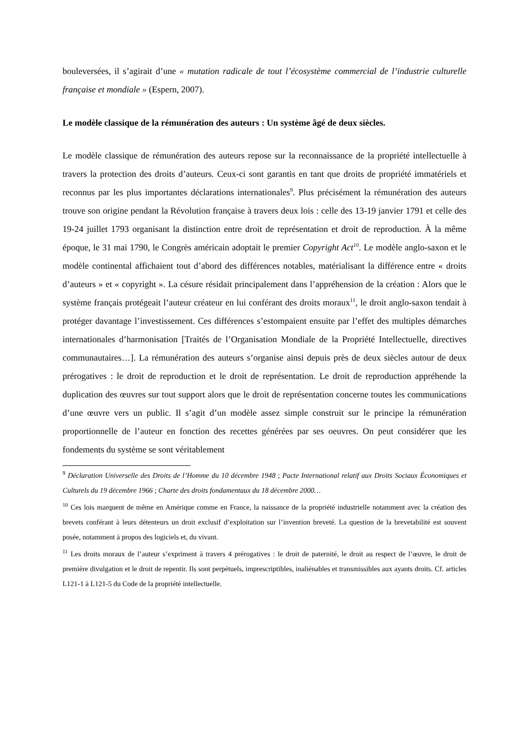bouleversées, il s’agirait d’une « mutation radicale de tout l’écosystème commercial de l’industrie culturelle française et mondiale » (Espern, 2007).
Le modèle classique de la rémunération des auteurs : Un système âgé de deux siècles.
Le modèle classique de rémunération des auteurs repose sur la reconnaissance de la propriété intellectuelle à travers la protection des droits d’auteurs. Ceux-ci sont garantis en tant que droits de propriété immatériels et reconnus par les plus importantes déclarations internationales<sup>9</sup>. Plus précisément la rémunération des auteurs trouve son origine pendant la Révolution française à travers deux lois : celle des 13-19 janvier 1791 et celle des 19-24 juillet 1793 organisant la distinction entre droit de représentation et droit de reproduction. À la même époque, le 31 mai 1790, le Congrès américain adoptait le premier Copyright Act<sup>10</sup>. Le modèle anglo-saxon et le modèle continental affichaient tout d’abord des différences notables, matérialisant la différence entre « droits d’auteurs » et « copyright ». La césure résidait principalement dans l’appréhension de la création : Alors que le système français protégeait l’auteur créateur en lui conférant des droits moraux<sup>11</sup>, le droit anglo-saxon tendait à protéger davantage l’investissement. Ces différences s’estompaient ensuite par l’effet des multiples démarches internationales d’harmonisation [Traités de l’Organisation Mondiale de la Propriété Intellectuelle, directives communautaires…]. La rémunération des auteurs s’organise ainsi depuis près de deux siècles autour de deux prérogatives : le droit de reproduction et le droit de représentation. Le droit de reproduction appréhende la duplication des œuvres sur tout support alors que le droit de représentation concerne toutes les communications d’une œuvre vers un public. Il s’agit d’un modèle assez simple construit sur le principe la rémunération proportionnelle de l’auteur en fonction des recettes générées par ses oeuvres. On peut considérer que les fondements du système se sont véritablement
<sup>9</sup> Déclaration Universelle des Droits de l’Homme du 10 décembre 1948 ; Pacte International relatif aux Droits Sociaux Économiques et Culturels du 19 décembre 1966 ; Charte des droits fondamentaux du 18 décembre 2000…
<sup>10</sup> Ces lois marquent de même en Amérique comme en France, la naissance de la propriété industrielle notamment avec la création des brevets conférant à leurs détenteurs un droit exclusif d’exploitation sur l’invention breveté. La question de la brevetabilité est souvent posée, notamment à propos des logiciels et, du vivant.
<sup>11</sup> Les droits moraux de l’auteur s’expriment à travers 4 prérogatives : le droit de paternité, le droit au respect de l’œuvre, le droit de première divulgation et le droit de repentir. Ils sont perpétuels, imprescriptibles, inaliénables et transmissibles aux ayants droits. Cf. articles L121-1 à L121-5 du Code de la propriété intellectuelle.